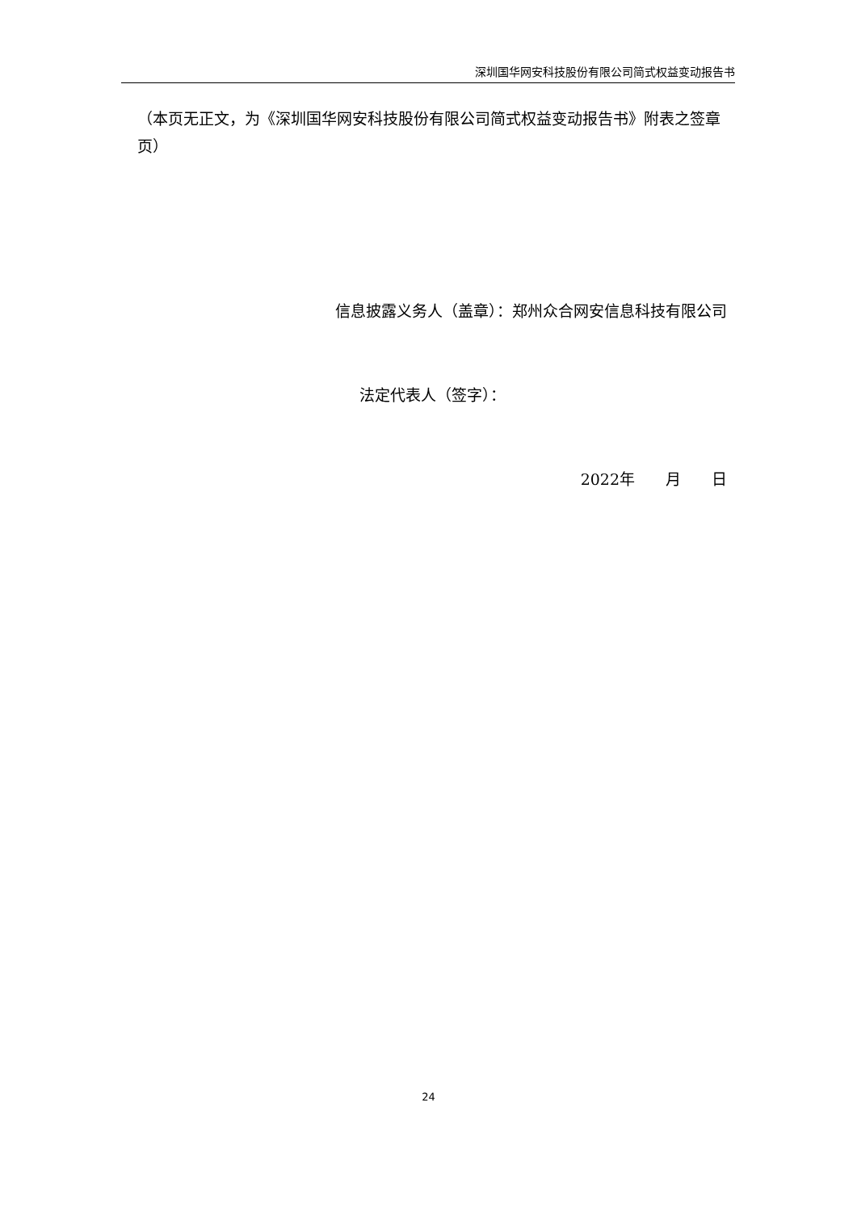深圳国华网安科技股份有限公司简式权益变动报告书
（本页无正文，为《深圳国华网安科技股份有限公司简式权益变动报告书》附表之签章页）
信息披露义务人（盖章）：郑州众合网安信息科技有限公司
法定代表人（签字）：
2022年　　月　　日
24